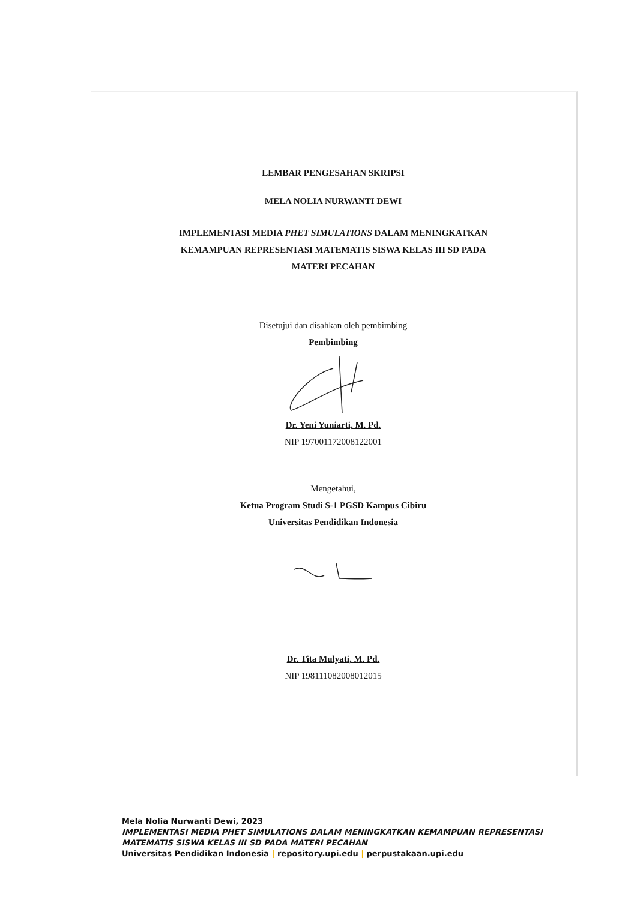LEMBAR PENGESAHAN SKRIPSI
MELA NOLIA NURWANTI DEWI
IMPLEMENTASI MEDIA PHET SIMULATIONS DALAM MENINGKATKAN
KEMAMPUAN REPRESENTASI MATEMATIS SISWA KELAS III SD PADA
MATERI PECAHAN
Disetujui dan disahkan oleh pembimbing
Pembimbing
Dr. Yeni Yuniarti, M. Pd.
NIP 197001172008122001
Mengetahui,
Ketua Program Studi S-1 PGSD Kampus Cibiru
Universitas Pendidikan Indonesia
Dr. Tita Mulyati, M. Pd.
NIP 198111082008012015
Mela Nolia Nurwanti Dewi, 2023
IMPLEMENTASI MEDIA PHET SIMULATIONS DALAM MENINGKATKAN KEMAMPUAN REPRESENTASI
MATEMATIS SISWA KELAS III SD PADA MATERI PECAHAN
Universitas Pendidikan Indonesia | repository.upi.edu | perpustakaan.upi.edu